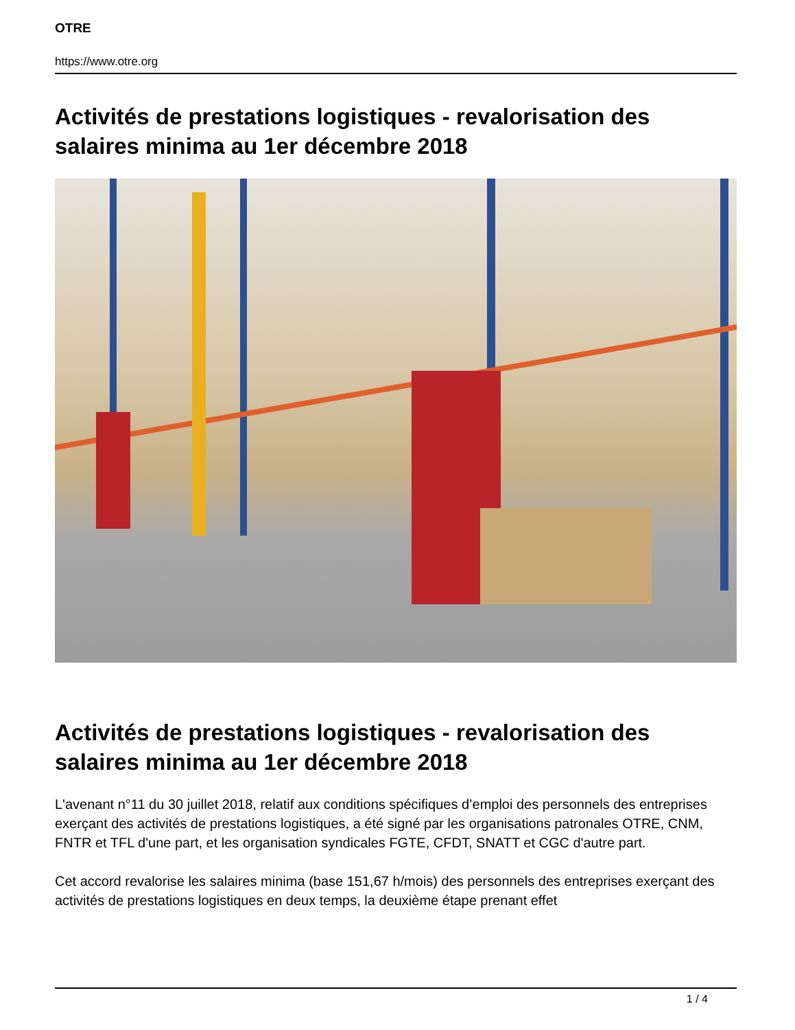OTRE
https://www.otre.org
Activités de prestations logistiques - revalorisation des salaires minima au 1er décembre 2018
Activités de prestations logistiques - revalorisation des salaires minima au 1er décembre 2018
L'avenant n°11 du 30 juillet 2018, relatif aux conditions spécifiques d’emploi des personnels des entreprises exerçant des activités de prestations logistiques, a été signé par les organisations patronales OTRE, CNM, FNTR et TFL d'une part, et les organisation syndicales FGTE, CFDT, SNATT et CGC d'autre part.
Cet accord revalorise les salaires minima (base 151,67 h/mois) des personnels des entreprises exerçant des activités de prestations logistiques en deux temps, la deuxième étape prenant effet
1 / 4